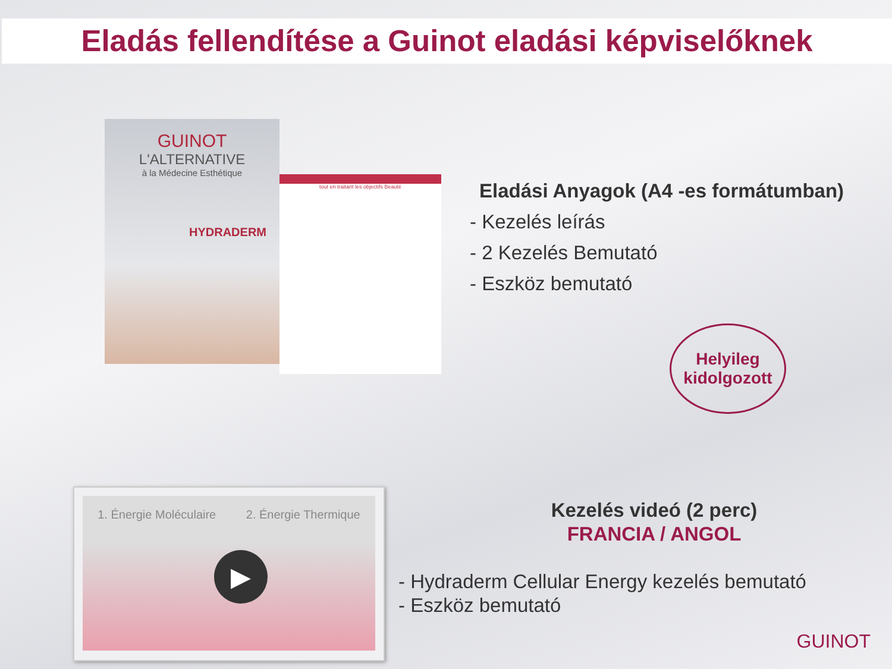Eladás fellendítése a Guinot eladási képviselőknek
GUINOT
L'ALTERNATIVE
à la Médecine Esthétique
HYDRADERM
tout en traitant les objectifs Beauté
Eladási Anyagok (A4 -es formátumban)
- Kezelés leírás
- 2 Kezelés Bemutató
- Eszköz bemutató
Helyileg
kidolgozott
1. Énergie Moléculaire 2. Énergie Thermique
▶
Kezelés videó (2 perc)
FRANCIA / ANGOL
- Hydraderm Cellular Energy kezelés bemutató
- Eszköz bemutató
GUINOT